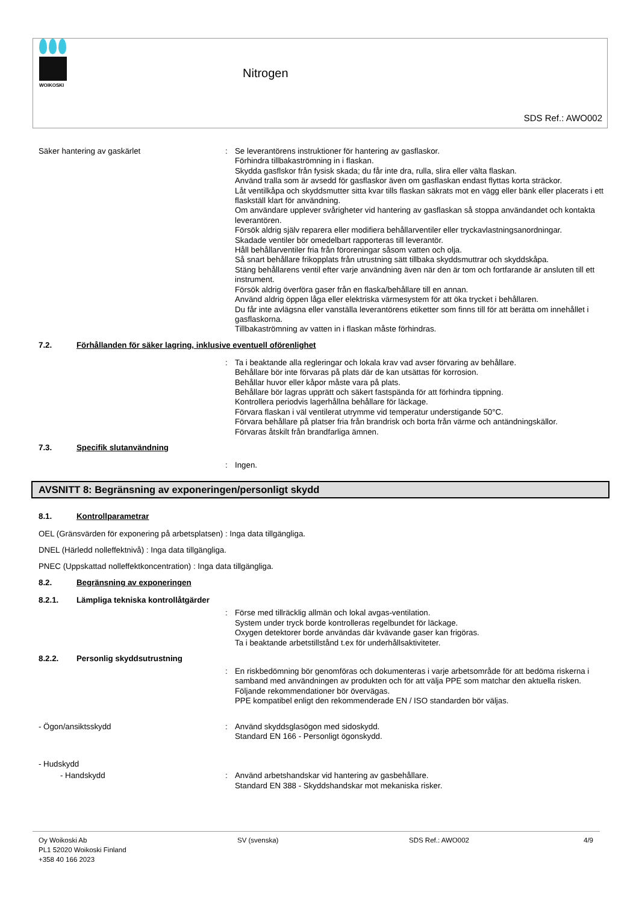WOIKOSKI
Nitrogen
SDS Ref.: AWO002
Säker hantering av gaskärlet : Se leverantörens instruktioner för hantering av gasflaskor.
Förhindra tillbakaströmning in i flaskan.
Skydda gasflskor från fysisk skada; du får inte dra, rulla, slira eller välta flaskan.
Använd tralla som är avsedd för gasflaskor även om gasflaskan endast flyttas korta sträckor.
Låt ventilkåpa och skyddsmutter sitta kvar tills flaskan säkrats mot en vägg eller bänk eller placerats i ett flaskställ klart för användning.
Om användare upplever svårigheter vid hantering av gasflaskan så stoppa användandet och kontakta leverantören.
Försök aldrig själv reparera eller modifiera behållarventiler eller tryckavlastningsanordningar.
Skadade ventiler bör omedelbart rapporteras till leverantör.
Håll behållarventiler fria från föroreningar såsom vatten och olja.
Så snart behållare frikopplats från utrustning sätt tillbaka skyddsmuttrar och skyddskåpa.
Stäng behållarens ventil efter varje användning även när den är tom och fortfarande är ansluten till ett instrument.
Försök aldrig överföra gaser från en flaska/behållare till en annan.
Använd aldrig öppen låga eller elektriska värmesystem för att öka trycket i behållaren.
Du får inte avlägsna eller vanställa leverantörens etiketter som finns till för att berätta om innehållet i gasflaskorna.
Tillbakaströmning av vatten in i flaskan måste förhindras.
7.2. Förhållanden för säker lagring, inklusive eventuell oförenlighet
: Ta i beaktande alla regleringar och lokala krav vad avser förvaring av behållare.
Behållare bör inte förvaras på plats där de kan utsättas för korrosion.
Behållar huvor eller kåpor måste vara på plats.
Behållare bör lagras upprätt och säkert fastspända för att förhindra tippning.
Kontrollera periodvis lagerhållna behållare för läckage.
Förvara flaskan i väl ventilerat utrymme vid temperatur understigande 50°C.
Förvara behållare på platser fria från brandrisk och borta från värme och antändningskällor.
Förvaras åtskilt från brandfarliga ämnen.
7.3. Specifik slutanvändning
: Ingen.
AVSNITT 8: Begränsning av exponeringen/personligt skydd
8.1. Kontrollparametrar
OEL (Gränsvärden för exponering på arbetsplatsen) : Inga data tillgängliga.
DNEL (Härledd nolleffektnivå) : Inga data tillgängliga.
PNEC (Uppskattad nolleffektkoncentration) : Inga data tillgängliga.
8.2. Begränsning av exponeringen
8.2.1. Lämpliga tekniska kontrollåtgärder
: Förse med tillräcklig allmän och lokal avgas-ventilation.
System under tryck borde kontrolleras regelbundet för läckage.
Oxygen detektorer borde användas där kvävande gaser kan frigöras.
Ta i beaktande arbetstillstånd t.ex för underhållsaktiviteter.
8.2.2. Personlig skyddsutrustning
: En riskbedömning bör genomföras och dokumenteras i varje arbetsområde för att bedöma riskerna i samband med användningen av produkten och för att välja PPE som matchar den aktuella risken. Följande rekommendationer bör övervägas.
PPE kompatibel enligt den rekommenderade EN / ISO standarden bör väljas.
- Ögon/ansiktsskydd : Använd skyddsglasögon med sidoskydd.
Standard EN 166 - Personligt ögonskydd.
- Hudskydd
- Handskydd : Använd arbetshandskar vid hantering av gasbehållare.
Standard EN 388 - Skyddshandskar mot mekaniska risker.
Oy Woikoski Ab
PL1 52020 Woikoski Finland
+358 40 166 2023
SV (svenska) SDS Ref.: AWO002 4/9